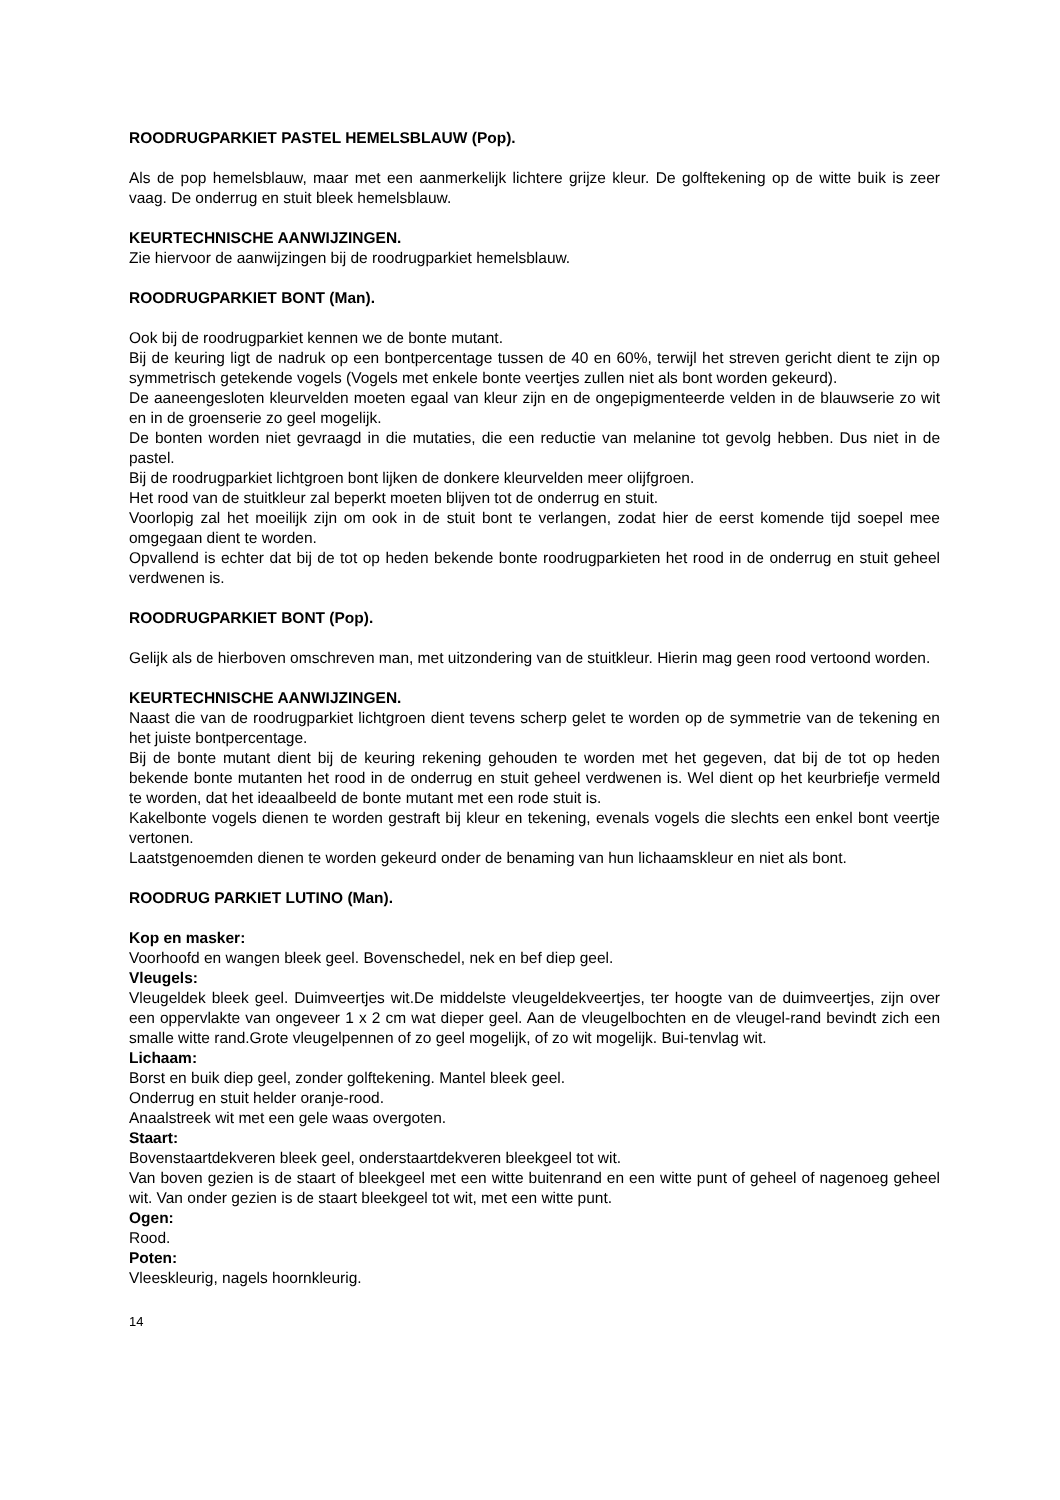ROODRUGPARKIET PASTEL HEMELSBLAUW (Pop).
Als de pop hemelsblauw, maar met een aanmerkelijk lichtere grijze kleur. De golftekening op de witte buik is zeer vaag. De onderrug en stuit bleek hemelsblauw.
KEURTECHNISCHE AANWIJZINGEN.
Zie hiervoor de aanwijzingen bij de roodrugparkiet hemelsblauw.
ROODRUGPARKIET BONT (Man).
Ook bij de roodrugparkiet kennen we de bonte mutant.
Bij de keuring ligt de nadruk op een bontpercentage tussen de 40 en 60%, terwijl het streven gericht dient te zijn op symmetrisch getekende vogels (Vogels met enkele bonte veertjes zullen niet als bont worden gekeurd).
De aaneengesloten kleurvelden moeten egaal van kleur zijn en de ongepigmenteerde velden in de blauwserie zo wit en in de groenserie zo geel mogelijk.
De bonten worden niet gevraagd in die mutaties, die een reductie van melanine tot gevolg hebben. Dus niet in de pastel.
Bij de roodrugparkiet lichtgroen bont lijken de donkere kleurvelden meer olijfgroen.
Het rood van de stuitkleur zal beperkt moeten blijven tot de onderrug en stuit.
Voorlopig zal het moeilijk zijn om ook in de stuit bont te verlangen, zodat hier de eerst komende tijd soepel mee omgegaan dient te worden.
Opvallend is echter dat bij de tot op heden bekende bonte roodrugparkieten het rood in de onderrug en stuit geheel verdwenen is.
ROODRUGPARKIET BONT (Pop).
Gelijk als de hierboven omschreven man, met uitzondering van de stuitkleur. Hierin mag geen rood vertoond worden.
KEURTECHNISCHE AANWIJZINGEN.
Naast die van de roodrugparkiet lichtgroen dient tevens scherp gelet te worden op de symmetrie van de tekening en het juiste bontpercentage.
Bij de bonte mutant dient bij de keuring rekening gehouden te worden met het gegeven, dat bij de tot op heden bekende bonte mutanten het rood in de onderrug en stuit geheel verdwenen is. Wel dient op het keurbriefje vermeld te worden, dat het ideaalbeeld de bonte mutant met een rode stuit is.
Kakelbonte vogels dienen te worden gestraft bij kleur en tekening, evenals vogels die slechts een enkel bont veertje vertonen.
Laatstgenoemden dienen te worden gekeurd onder de benaming van hun lichaamskleur en niet als bont.
ROODRUG PARKIET LUTINO (Man).
Kop en masker:
Voorhoofd en wangen bleek geel. Bovenschedel, nek en bef diep geel.
Vleugels:
Vleugeldek bleek geel. Duimveertjes wit.De middelste vleugeldekveertjes, ter hoogte van de duimveertjes, zijn over een oppervlakte van ongeveer 1 x 2 cm wat dieper geel. Aan de vleugelbochten en de vleugel-rand bevindt zich een smalle witte rand.Grote vleugelpennen of zo geel mogelijk, of zo wit mogelijk. Bui-tenvlag wit.
Lichaam:
Borst en buik diep geel, zonder golftekening. Mantel bleek geel.
Onderrug en stuit helder oranje-rood.
Anaalstreek wit met een gele waas overgoten.
Staart:
Bovenstaartdekveren bleek geel, onderstaartdekveren bleekgeel tot wit.
Van boven gezien is de staart of bleekgeel met een witte buitenrand en een witte punt of geheel of nagenoeg geheel wit. Van onder gezien is de staart bleekgeel tot wit, met een witte punt.
Ogen:
Rood.
Poten:
Vleeskleurig, nagels hoornkleurig.
14